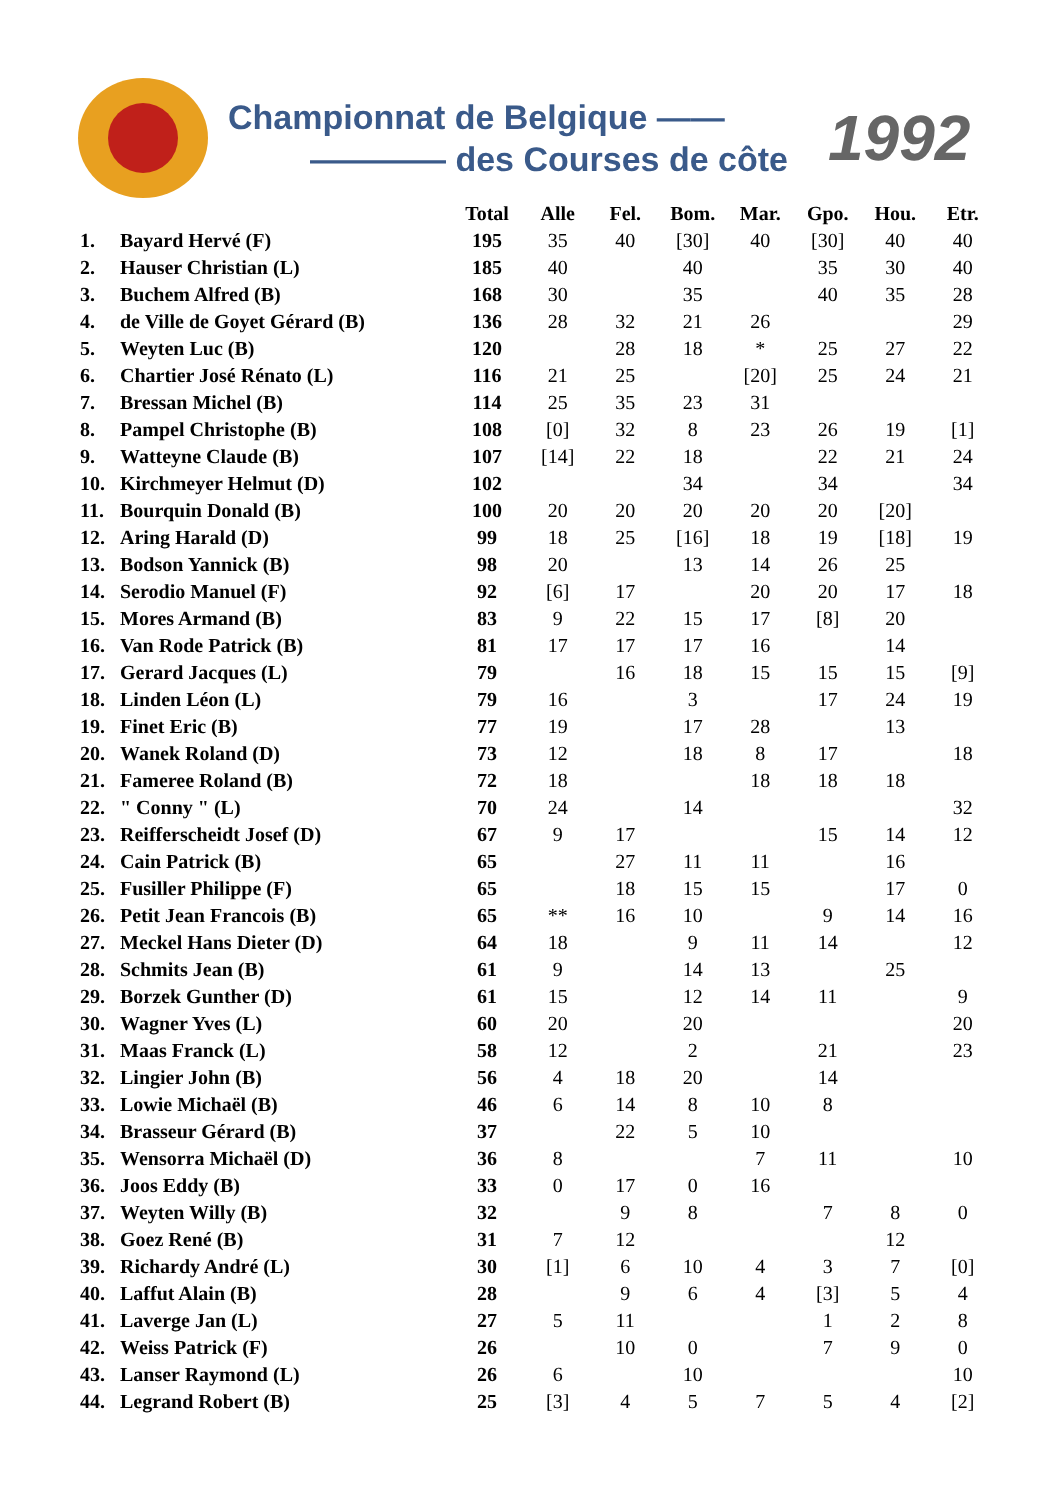Championnat de Belgique ——
———— des Courses de côte
1992
| | | Total | Alle | Fel. | Bom. | Mar. | Gpo. | Hou. | Etr. |
| --- | --- | --- | --- | --- | --- | --- | --- | --- | --- |
| 1. | Bayard Hervé (F) | 195 | 35 | 40 | [30] | 40 | [30] | 40 | 40 |
| 2. | Hauser Christian (L) | 185 | 40 | | 40 | | 35 | 30 | 40 |
| 3. | Buchem Alfred (B) | 168 | 30 | | 35 | | 40 | 35 | 28 |
| 4. | de Ville de Goyet Gérard (B) | 136 | 28 | 32 | 21 | 26 | | | 29 |
| 5. | Weyten Luc (B) | 120 | | 28 | 18 | * | 25 | 27 | 22 |
| 6. | Chartier José Rénato (L) | 116 | 21 | 25 | | [20] | 25 | 24 | 21 |
| 7. | Bressan Michel (B) | 114 | 25 | 35 | 23 | 31 | | | |
| 8. | Pampel Christophe (B) | 108 | [0] | 32 | 8 | 23 | 26 | 19 | [1] |
| 9. | Watteyne Claude (B) | 107 | [14] | 22 | 18 | | 22 | 21 | 24 |
| 10. | Kirchmeyer Helmut (D) | 102 | | | 34 | | 34 | | 34 |
| 11. | Bourquin Donald (B) | 100 | 20 | 20 | 20 | 20 | 20 | [20] | |
| 12. | Aring Harald (D) | 99 | 18 | 25 | [16] | 18 | 19 | [18] | 19 |
| 13. | Bodson Yannick (B) | 98 | 20 | | 13 | 14 | 26 | 25 | |
| 14. | Serodio Manuel (F) | 92 | [6] | 17 | | 20 | 20 | 17 | 18 |
| 15. | Mores Armand (B) | 83 | 9 | 22 | 15 | 17 | [8] | 20 | |
| 16. | Van Rode Patrick (B) | 81 | 17 | 17 | 17 | 16 | | 14 | |
| 17. | Gerard Jacques (L) | 79 | | 16 | 18 | 15 | 15 | 15 | [9] |
| 18. | Linden Léon (L) | 79 | 16 | | 3 | | 17 | 24 | 19 |
| 19. | Finet Eric (B) | 77 | 19 | | 17 | 28 | | 13 | |
| 20. | Wanek Roland (D) | 73 | 12 | | 18 | 8 | 17 | | 18 |
| 21. | Fameree Roland (B) | 72 | 18 | | | 18 | 18 | 18 | |
| 22. | " Conny " (L) | 70 | 24 | | 14 | | | | 32 |
| 23. | Reifferscheidt Josef (D) | 67 | 9 | 17 | | | 15 | 14 | 12 |
| 24. | Cain Patrick (B) | 65 | | 27 | 11 | 11 | | 16 | |
| 25. | Fusiller Philippe (F) | 65 | | 18 | 15 | 15 | | 17 | 0 |
| 26. | Petit Jean Francois (B) | 65 | ** | 16 | 10 | | 9 | 14 | 16 |
| 27. | Meckel Hans Dieter (D) | 64 | 18 | | 9 | 11 | 14 | | 12 |
| 28. | Schmits Jean (B) | 61 | 9 | | 14 | 13 | | 25 | |
| 29. | Borzek Gunther (D) | 61 | 15 | | 12 | 14 | 11 | | 9 |
| 30. | Wagner Yves (L) | 60 | 20 | | 20 | | | | 20 |
| 31. | Maas Franck (L) | 58 | 12 | | 2 | | 21 | | 23 |
| 32. | Lingier John (B) | 56 | 4 | 18 | 20 | | 14 | | |
| 33. | Lowie Michaël (B) | 46 | 6 | 14 | 8 | 10 | 8 | | |
| 34. | Brasseur Gérard (B) | 37 | | 22 | 5 | 10 | | | |
| 35. | Wensorra Michaël (D) | 36 | 8 | | | 7 | 11 | | 10 |
| 36. | Joos Eddy (B) | 33 | 0 | 17 | 0 | 16 | | | |
| 37. | Weyten Willy (B) | 32 | | 9 | 8 | | 7 | 8 | 0 |
| 38. | Goez René (B) | 31 | 7 | 12 | | | | 12 | |
| 39. | Richardy André (L) | 30 | [1] | 6 | 10 | 4 | 3 | 7 | [0] |
| 40. | Laffut Alain (B) | 28 | | 9 | 6 | 4 | [3] | 5 | 4 |
| 41. | Laverge Jan (L) | 27 | 5 | 11 | | | 1 | 2 | 8 |
| 42. | Weiss Patrick (F) | 26 | | 10 | 0 | | 7 | 9 | 0 |
| 43. | Lanser Raymond (L) | 26 | 6 | | 10 | | | | 10 |
| 44. | Legrand Robert (B) | 25 | [3] | 4 | 5 | 7 | 5 | 4 | [2] |